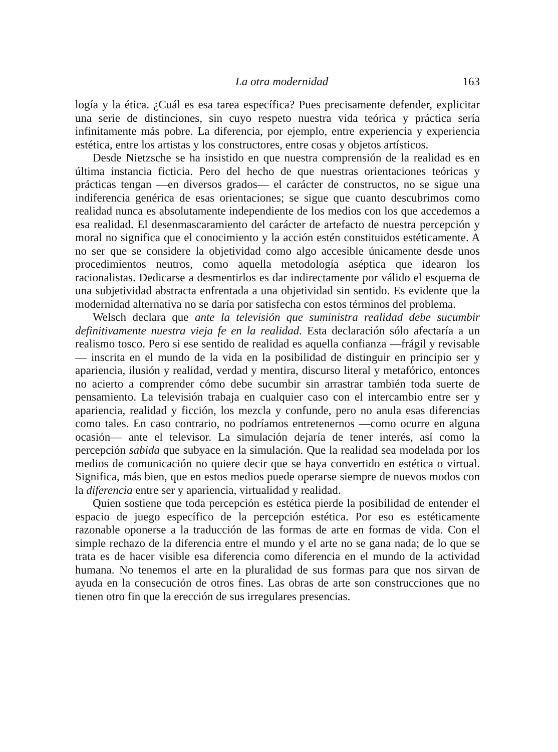La otra modernidad 163
logía y la ética. ¿Cuál es esa tarea específica? Pues precisamente defender, explicitar una serie de distinciones, sin cuyo respeto nuestra vida teórica y práctica sería infinitamente más pobre. La diferencia, por ejemplo, entre experiencia y experiencia estética, entre los artistas y los constructores, entre cosas y objetos artísticos.
Desde Nietzsche se ha insistido en que nuestra comprensión de la realidad es en última instancia ficticia. Pero del hecho de que nuestras orientaciones teóricas y prácticas tengan —en diversos grados— el carácter de constructos, no se sigue una indiferencia genérica de esas orientaciones; se sigue que cuanto descubrimos como realidad nunca es absolutamente independiente de los medios con los que accedemos a esa realidad. El desenmascaramiento del carácter de artefacto de nuestra percepción y moral no significa que el conocimiento y la acción estén constituidos estéticamente. A no ser que se considere la objetividad como algo accesible únicamente desde unos procedimientos neutros, como aquella metodología aséptica que idearon los racionalistas. Dedicarse a desmentirlos es dar indirectamente por válido el esquema de una subjetividad abstracta enfrentada a una objetividad sin sentido. Es evidente que la modernidad alternativa no se daría por satisfecha con estos términos del problema.
Welsch declara que ante la televisión que suministra realidad debe sucumbir definitivamente nuestra vieja fe en la realidad. Esta declaración sólo afectaría a un realismo tosco. Pero si ese sentido de realidad es aquella confianza —frágil y revisable— inscrita en el mundo de la vida en la posibilidad de distinguir en principio ser y apariencia, ilusión y realidad, verdad y mentira, discurso literal y metafórico, entonces no acierto a comprender cómo debe sucumbir sin arrastrar también toda suerte de pensamiento. La televisión trabaja en cualquier caso con el intercambio entre ser y apariencia, realidad y ficción, los mezcla y confunde, pero no anula esas diferencias como tales. En caso contrario, no podríamos entretenernos —como ocurre en alguna ocasión— ante el televisor. La simulación dejaría de tener interés, así como la percepción sabida que subyace en la simulación. Que la realidad sea modelada por los medios de comunicación no quiere decir que se haya convertido en estética o virtual. Significa, más bien, que en estos medios puede operarse siempre de nuevos modos con la diferencia entre ser y apariencia, virtualidad y realidad.
Quien sostiene que toda percepción es estética pierde la posibilidad de entender el espacio de juego específico de la percepción estética. Por eso es estéticamente razonable oponerse a la traducción de las formas de arte en formas de vida. Con el simple rechazo de la diferencia entre el mundo y el arte no se gana nada; de lo que se trata es de hacer visible esa diferencia como diferencia en el mundo de la actividad humana. No tenemos el arte en la pluralidad de sus formas para que nos sirvan de ayuda en la consecución de otros fines. Las obras de arte son construcciones que no tienen otro fin que la erección de sus irregulares presencias.